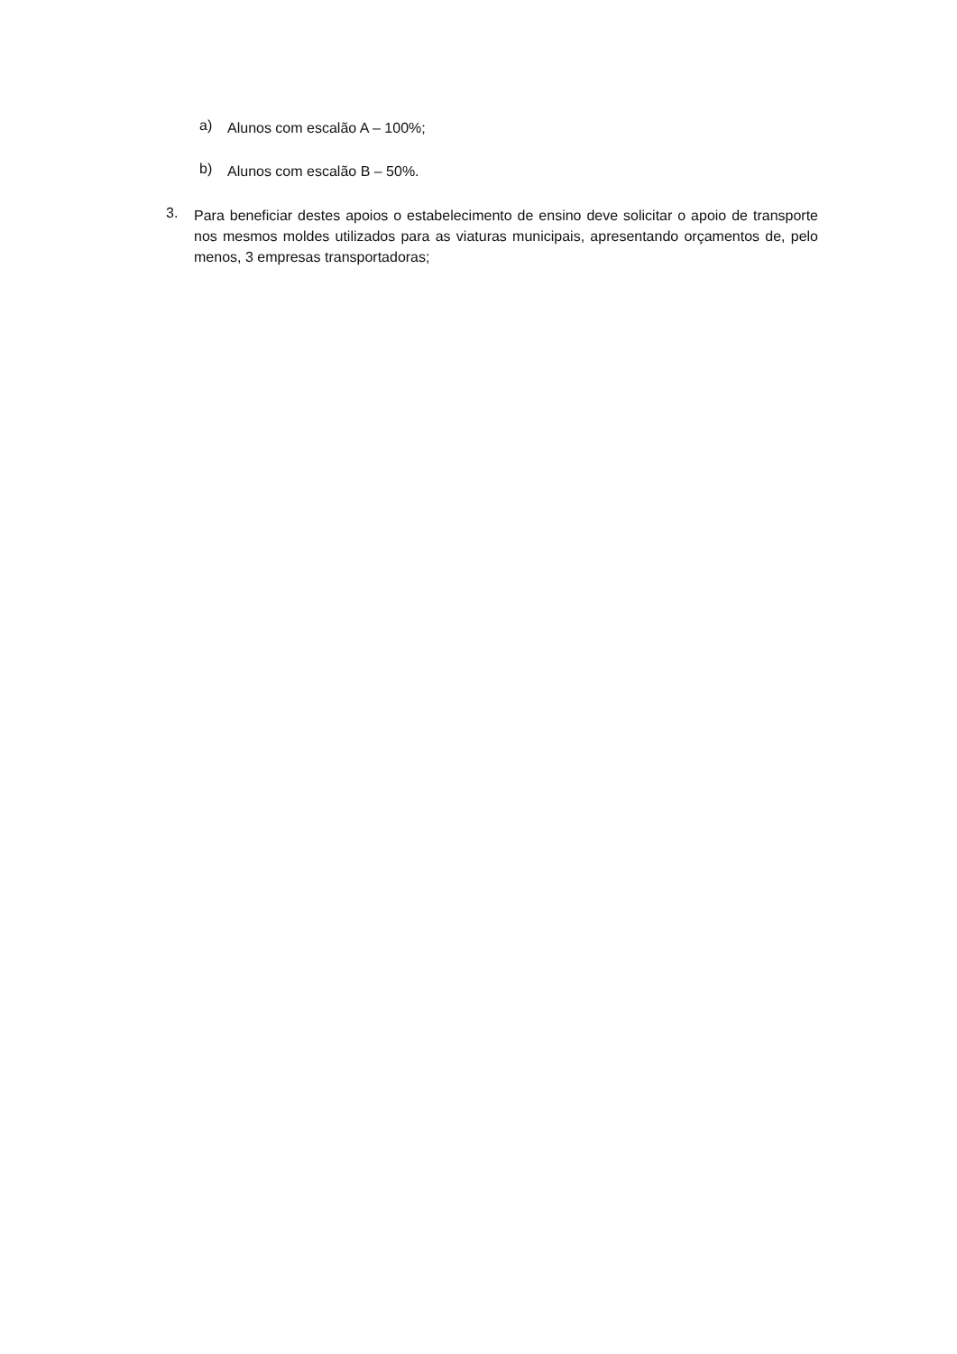a) Alunos com escalão A – 100%;
b) Alunos com escalão B – 50%.
3. Para beneficiar destes apoios o estabelecimento de ensino deve solicitar o apoio de transporte nos mesmos moldes utilizados para as viaturas municipais, apresentando orçamentos de, pelo menos, 3 empresas transportadoras;